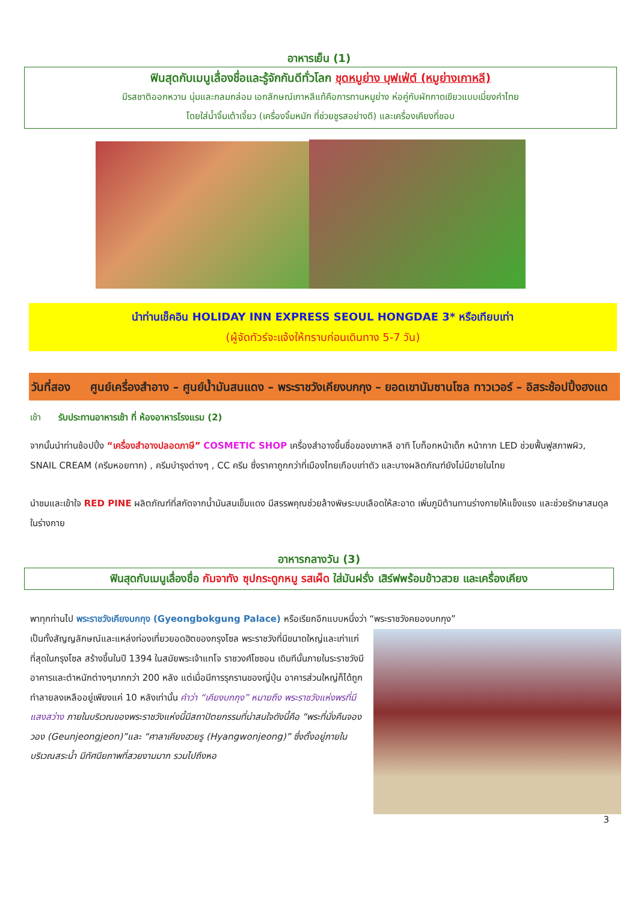อาหารเย็น (1)
ฟินสุดกับเมนูเลื่องชื่อและรู้จักกันดีทั่วโลก ชุดหมูย่าง บุฟเฟ่ต์ (หมูย่างเกาหลี)
มีรสชาติออกหวาน นุ่มและกลมกล่อม เอกลักษณ์เกาหลีแท้คือการทานหมูย่าง ห่อคู่กับผักกาดเขียวแบบเมี่ยงคำไทย
โดยใส่น้ำจิ้มเต้าเจี้ยว (เครื่องจิ้มหมัก ที่ช่วยชูรสอย่างดี) และเครื่องเคียงที่ชอบ
นำท่านเช็คอิน HOLIDAY INN EXPRESS SEOUL HONGDAE 3* หรือเทียบเท่า
(ผู้จัดทัวร์จะแจ้งให้ทราบก่อนเดินทาง 5-7 วัน)
วันที่สอง ศูนย์เครื่องสำอาง – ศูนย์น้ำมันสนแดง – พระราชวังเคียงบกกุง – ยอดเขานัมซานโซล ทาวเวอร์ – อิสระช้อปปิ้งฮงแด
เช้า รับประทานอาหารเช้า ที่ ห้องอาหารโรงแรม (2)
จากนั้นนำท่านช้อปปิ้ง “เครื่องสำอางปลอดภาษี” COSMETIC SHOP เครื่องสำอางขึ้นชื่อของเกาหลี อาทิ โบท็อกหน้าเด็ก หน้ากาก LED ช่วยฟื้นฟูสภาพผิว, SNAIL CREAM (ครีมหอยทาก) , ครีมบำรุงต่างๆ , CC ครีม ซึ่งราคาถูกกว่าที่เมืองไทยเกือบเท่าตัว และบางผลิตภัณฑ์ยังไม่มีขายในไทย
นำชมและเข้าใจ RED PINE ผลิตภัณฑ์ที่สกัดจากน้ำมันสนเข็มแดง มีสรรพคุณช่วยล้างพิษระบบเลือดให้สะอาด เพิ่มภูมิต้านทานร่างกายให้แข็งแรง และช่วยรักษาสมดุลในร่างกาย
อาหารกลางวัน (3)
ฟินสุดกับเมนูเลื่องชื่อ กัมจาทัง ซุปกระดูกหมู รสเผ็ด ใส่มันฝรั่ง เสิร์ฟพร้อมข้าวสวย และเครื่องเคียง
พาทุกท่านไป พระราชวังเคียงบกกุง (Gyeongbokgung Palace) หรือเรียกอีกแบบหนึ่งว่า “พระราชวังคยองบกกุง”
เป็นทั้งสัญญลักษณ์และแหล่งท่องเที่ยวยอดฮิตของกรุงโซล พระราชวังที่มีขนาดใหญ่และเก่าแก่ที่สุดในกรุงโซล สร้างขึ้นในปี 1394 ในสมัยพระเจ้าแทโจ ราชวงศ์โชซอน เดิมทีนั้นภายในระราชวังมีอาคารและตำหนักต่างๆมากกว่า 200 หลัง แต่เมื่อมีการรุกรานของญี่ปุ่น อาคารส่วนใหญ่ก็ได้ถูกทำลายลงเหลืออยู่เพียงแค่ 10 หลังเท่านั้น คำว่า “เคียงบกกุง” หมายถึง พระราชวังแห่งพรที่มีแสงสว่าง ภายในบริเวณของพระราชวังแห่งนี้มีสถาปัตยกรรมที่น่าสนใจดังนี้คือ “พระที่นั่งคืนจองวอง (Geunjeongjeon)”และ “ศาลาเคียงฮวยรู (Hyangwonjeong)” ซึ่งตั้งอยู่ภายในบริเวณสระน้ำ มีทัศนียภาพที่สวยงามมาก รวมไปถึงหอ
3